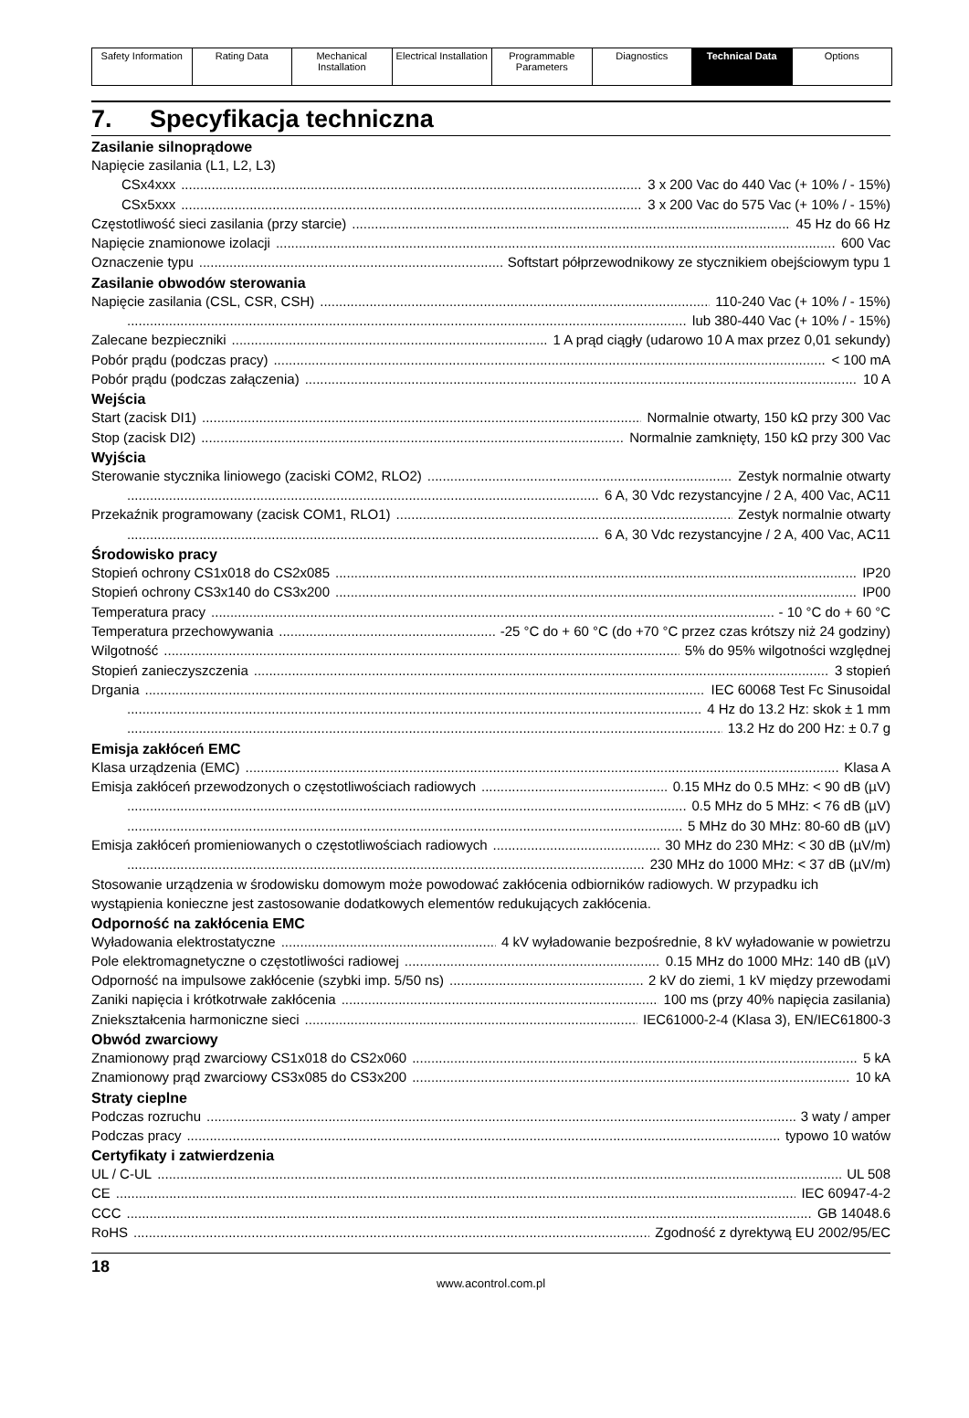| Safety Information | Rating Data | Mechanical Installation | Electrical Installation | Programmable Parameters | Diagnostics | Technical Data | Options |
7. Specyfikacja techniczna
Zasilanie silnoprądowe
Napięcie zasilania (L1, L2, L3)
CSx4xxx 3 x 200 Vac do 440 Vac (+ 10% / - 15%)
CSx5xxx 3 x 200 Vac do 575 Vac (+ 10% / - 15%)
Częstotliwość sieci zasilania (przy starcie) 45 Hz do 66 Hz
Napięcie znamionowe izolacji 600 Vac
Oznaczenie typu Softstart półprzewodnikowy ze stycznikiem obejściowym typu 1
Zasilanie obwodów sterowania
Napięcie zasilania (CSL, CSR, CSH) 110-240 Vac (+ 10% / - 15%)
lub 380-440 Vac (+ 10% / - 15%)
Zalecane bezpieczniki 1 A prąd ciągły (udarowo 10 A max przez 0,01 sekundy)
Pobór prądu (podczas pracy) < 100 mA
Pobór prądu (podczas załączenia) 10 A
Wejścia
Start (zacisk DI1) Normalnie otwarty, 150 kΩ przy 300 Vac
Stop (zacisk DI2) Normalnie zamknięty, 150 kΩ przy 300 Vac
Wyjścia
Sterowanie stycznika liniowego (zaciski COM2, RLO2) Zestyk normalnie otwarty
6 A, 30 Vdc rezystancyjne / 2 A, 400 Vac, AC11
Przekaźnik programowany (zacisk COM1, RLO1) Zestyk normalnie otwarty
6 A, 30 Vdc rezystancyjne / 2 A, 400 Vac, AC11
Środowisko pracy
Stopień ochrony CS1x018 do CS2x085 IP20
Stopień ochrony CS3x140 do CS3x200 IP00
Temperatura pracy - 10 °C do + 60 °C
Temperatura przechowywania -25 °C do + 60 °C (do +70 °C przez czas krótszy niż 24 godziny)
Wilgotność 5% do 95% wilgotności względnej
Stopień zanieczyszczenia 3 stopień
Drgania IEC 60068 Test Fc Sinusoidal
4 Hz do 13.2 Hz: skok ± 1 mm
13.2 Hz do 200 Hz: ± 0.7 g
Emisja zakłóceń EMC
Klasa urządzenia (EMC) Klasa A
Emisja zakłóceń przewodzonych o częstotliwościach radiowych 0.15 MHz do 0.5 MHz: < 90 dB (µV)
0.5 MHz do 5 MHz: < 76 dB (µV)
5 MHz do 30 MHz: 80-60 dB (µV)
Emisja zakłóceń promieniowanych o częstotliwościach radiowych 30 MHz do 230 MHz: < 30 dB (µV/m)
230 MHz do 1000 MHz: < 37 dB (µV/m)
Stosowanie urządzenia w środowisku domowym może powodować zakłócenia odbiorników radiowych. W przypadku ich wystąpienia konieczne jest zastosowanie dodatkowych elementów redukujących zakłócenia.
Odporność na zakłócenia EMC
Wyładowania elektrostatyczne 4 kV wyładowanie bezpośrednie, 8 kV wyładowanie w powietrzu
Pole elektromagnetyczne o częstotliwości radiowej 0.15 MHz do 1000 MHz: 140 dB (µV)
Odporność na impulsowe zakłócenie (szybki imp. 5/50 ns) 2 kV do ziemi, 1 kV między przewodami
Zaniki napięcia i krótkotrwałe zakłócenia 100 ms (przy 40% napięcia zasilania)
Zniekształcenia harmoniczne sieci IEC61000-2-4 (Klasa 3), EN/IEC61800-3
Obwód zwarciowy
Znamionowy prąd zwarciowy CS1x018 do CS2x060 5 kA
Znamionowy prąd zwarciowy CS3x085 do CS3x200 10 kA
Straty cieplne
Podczas rozruchu 3 waty / amper
Podczas pracy typowo 10 watów
Certyfikaty i zatwierdzenia
UL / C-UL UL 508
CE IEC 60947-4-2
CCC GB 14048.6
RoHS Zgodność z dyrektywą EU 2002/95/EC
18
www.acontrol.com.pl